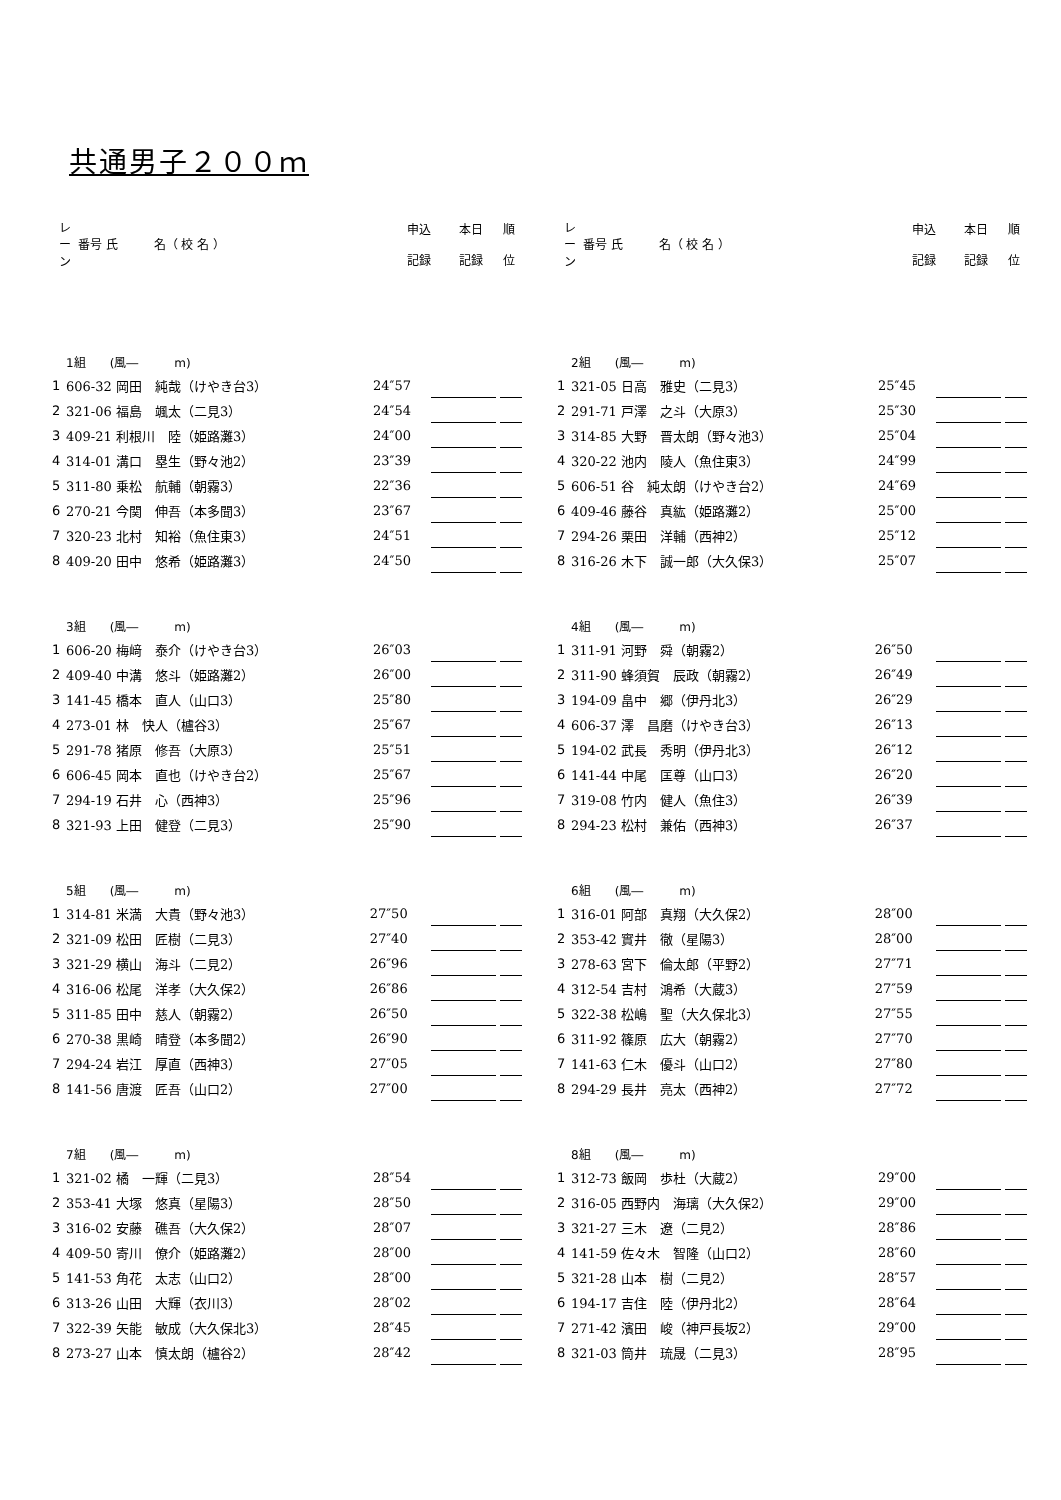共通男子２００ｍ
| レ ー ン | 番号 氏 名（ 校 名 ） | 申込 記録 | 本日 記録 | 順 位 |
| --- | --- | --- | --- | --- |
| レ ー ン | 番号 氏 名（ 校 名 ） | 申込 記録 | 本日 記録 | 順 位 |
| --- | --- | --- | --- | --- |
| 1組 (風― m) | | | | | |
| 1 | 606-32 岡田 純哉（けやき台3） | 24″57 | | | |
| 2 | 321-06 福島 颯太（二見3） | 24″54 | | | |
| 3 | 409-21 利根川 陸（姫路灘3） | 24″00 | | | |
| 4 | 314-01 溝口 塁生（野々池2） | 23″39 | | | |
| 5 | 311-80 乗松 航輔（朝霧3） | 22″36 | | | |
| 6 | 270-21 今関 伸吾（本多聞3） | 23″67 | | | |
| 7 | 320-23 北村 知裕（魚住東3） | 24″51 | | | |
| 8 | 409-20 田中 悠希（姫路灘3） | 24″50 | | | |
| 2組 (風― m) | | | | | |
| 1 | 321-05 日高 雅史（二見3） | 25″45 | | | |
| 2 | 291-71 戸澤 之斗（大原3） | 25″30 | | | |
| 3 | 314-85 大野 晋太朗（野々池3） | 25″04 | | | |
| 4 | 320-22 池内 陵人（魚住東3） | 24″99 | | | |
| 5 | 606-51 谷 純太朗（けやき台2） | 24″69 | | | |
| 6 | 409-46 藤谷 真紘（姫路灘2） | 25″00 | | | |
| 7 | 294-26 栗田 洋輔（西神2） | 25″12 | | | |
| 8 | 316-26 木下 誠一郎（大久保3） | 25″07 | | | |
| 3組 (風― m) | | | | | |
| 1 | 606-20 梅﨑 泰介（けやき台3） | 26″03 | | | |
| 2 | 409-40 中溝 悠斗（姫路灘2） | 26″00 | | | |
| 3 | 141-45 橋本 直人（山口3） | 25″80 | | | |
| 4 | 273-01 林 快人（櫨谷3） | 25″67 | | | |
| 5 | 291-78 猪原 修吾（大原3） | 25″51 | | | |
| 6 | 606-45 岡本 直也（けやき台2） | 25″67 | | | |
| 7 | 294-19 石井 心（西神3） | 25″96 | | | |
| 8 | 321-93 上田 健登（二見3） | 25″90 | | | |
| 4組 (風― m) | | | | | |
| 1 | 311-91 河野 舜（朝霧2） | 26″50 | | | |
| 2 | 311-90 蜂須賀 辰政（朝霧2） | 26″49 | | | |
| 3 | 194-09 畠中 郷（伊丹北3） | 26″29 | | | |
| 4 | 606-37 澤 昌磨（けやき台3） | 26″13 | | | |
| 5 | 194-02 武長 秀明（伊丹北3） | 26″12 | | | |
| 6 | 141-44 中尾 匡尊（山口3） | 26″20 | | | |
| 7 | 319-08 竹内 健人（魚住3） | 26″39 | | | |
| 8 | 294-23 松村 兼佑（西神3） | 26″37 | | | |
| 5組 (風― m) | | | | | |
| 1 | 314-81 米満 大貴（野々池3） | 27″50 | | | |
| 2 | 321-09 松田 匠樹（二見3） | 27″40 | | | |
| 3 | 321-29 横山 海斗（二見2） | 26″96 | | | |
| 4 | 316-06 松尾 洋孝（大久保2） | 26″86 | | | |
| 5 | 311-85 田中 慈人（朝霧2） | 26″50 | | | |
| 6 | 270-38 黒崎 晴登（本多聞2） | 26″90 | | | |
| 7 | 294-24 岩江 厚直（西神3） | 27″05 | | | |
| 8 | 141-56 唐渡 匠吾（山口2） | 27″00 | | | |
| 6組 (風― m) | | | | | |
| 1 | 316-01 阿部 真翔（大久保2） | 28″00 | | | |
| 2 | 353-42 實井 徹（星陽3） | 28″00 | | | |
| 3 | 278-63 宮下 倫太郎（平野2） | 27″71 | | | |
| 4 | 312-54 吉村 鴻希（大蔵3） | 27″59 | | | |
| 5 | 322-38 松嶋 聖（大久保北3） | 27″55 | | | |
| 6 | 311-92 篠原 広大（朝霧2） | 27″70 | | | |
| 7 | 141-63 仁木 優斗（山口2） | 27″80 | | | |
| 8 | 294-29 長井 亮太（西神2） | 27″72 | | | |
| 7組 (風― m) | | | | | |
| 1 | 321-02 橘 一輝（二見3） | 28″54 | | | |
| 2 | 353-41 大塚 悠真（星陽3） | 28″50 | | | |
| 3 | 316-02 安藤 礁吾（大久保2） | 28″07 | | | |
| 4 | 409-50 寄川 僚介（姫路灘2） | 28″00 | | | |
| 5 | 141-53 角花 太志（山口2） | 28″00 | | | |
| 6 | 313-26 山田 大輝（衣川3） | 28″02 | | | |
| 7 | 322-39 矢能 敏成（大久保北3） | 28″45 | | | |
| 8 | 273-27 山本 慎太朗（櫨谷2） | 28″42 | | | |
| 8組 (風― m) | | | | | |
| 1 | 312-73 飯岡 歩杜（大蔵2） | 29″00 | | | |
| 2 | 316-05 西野内 海璃（大久保2） | 29″00 | | | |
| 3 | 321-27 三木 遼（二見2） | 28″86 | | | |
| 4 | 141-59 佐々木 智隆（山口2） | 28″60 | | | |
| 5 | 321-28 山本 樹（二見2） | 28″57 | | | |
| 6 | 194-17 吉住 陸（伊丹北2） | 28″64 | | | |
| 7 | 271-42 濱田 峻（神戸長坂2） | 29″00 | | | |
| 8 | 321-03 筒井 琉晟（二見3） | 28″95 | | | |